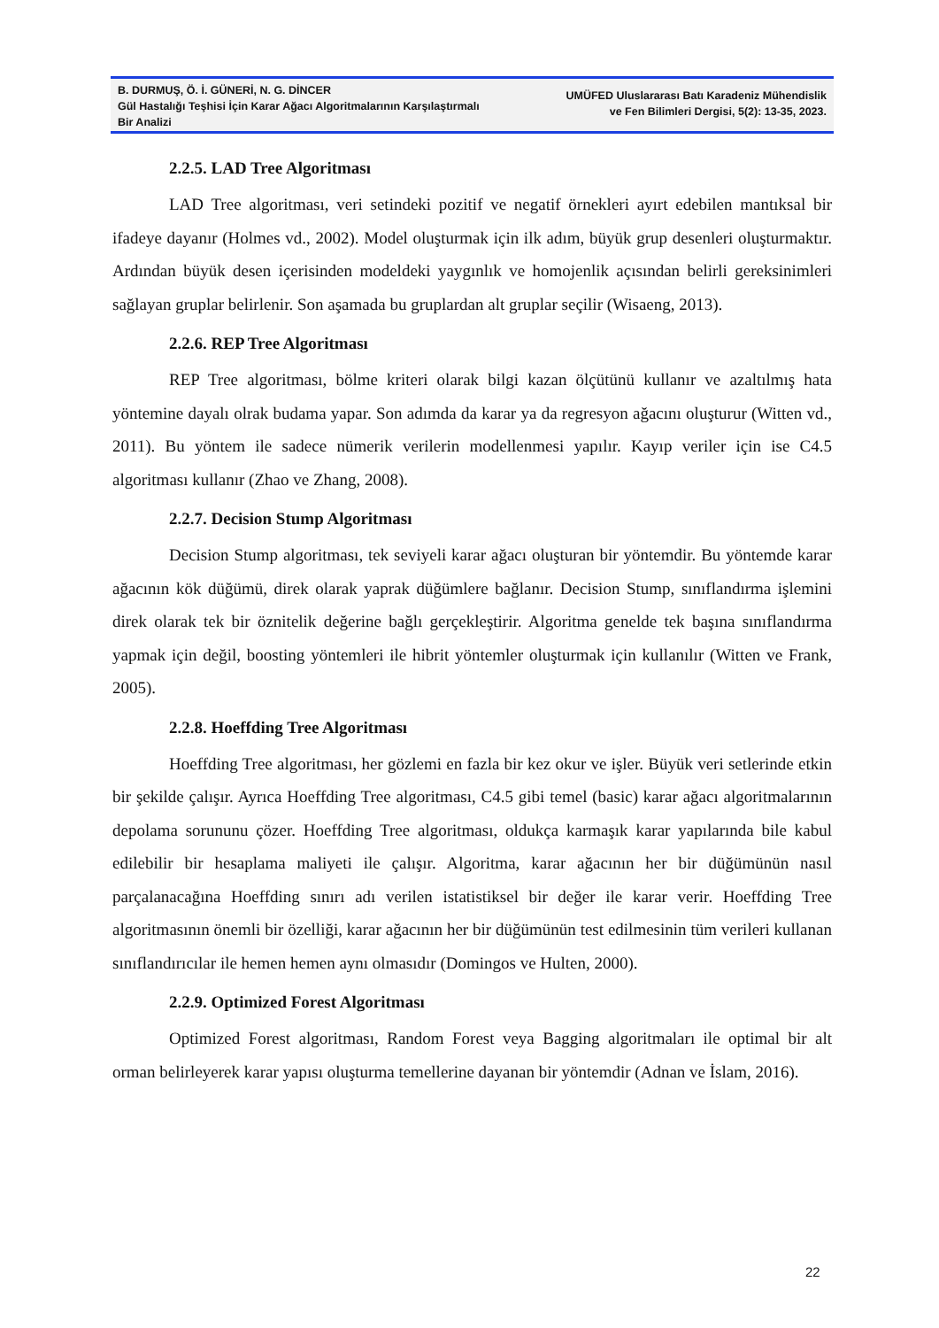B. DURMUŞ, Ö. İ. GÜNERİ, N. G. DİNCER
Gül Hastalığı Teşhisi İçin Karar Ağacı Algoritmalarının Karşılaştırmalı Bir Analizi
UMÜFED Uluslararası Batı Karadeniz Mühendislik
ve Fen Bilimleri Dergisi, 5(2): 13-35, 2023.
2.2.5. LAD Tree Algoritması
LAD Tree algoritması, veri setindeki pozitif ve negatif örnekleri ayırt edebilen mantıksal bir ifadeye dayanır (Holmes vd., 2002). Model oluşturmak için ilk adım, büyük grup desenleri oluşturmaktır. Ardından büyük desen içerisinden modeldeki yaygınlık ve homojenlik açısından belirli gereksinimleri sağlayan gruplar belirlenir. Son aşamada bu gruplardan alt gruplar seçilir (Wisaeng, 2013).
2.2.6. REP Tree Algoritması
REP Tree algoritması, bölme kriteri olarak bilgi kazan ölçütünü kullanır ve azaltılmış hata yöntemine dayalı olrak budama yapar. Son adımda da karar ya da regresyon ağacını oluşturur (Witten vd., 2011). Bu yöntem ile sadece nümerik verilerin modellenmesi yapılır. Kayıp veriler için ise C4.5 algoritması kullanır (Zhao ve Zhang, 2008).
2.2.7. Decision Stump Algoritması
Decision Stump algoritması, tek seviyeli karar ağacı oluşturan bir yöntemdir. Bu yöntemde karar ağacının kök düğümü, direk olarak yaprak düğümlere bağlanır. Decision Stump, sınıflandırma işlemini direk olarak tek bir öznitelik değerine bağlı gerçekleştirir. Algoritma genelde tek başına sınıflandırma yapmak için değil, boosting yöntemleri ile hibrit yöntemler oluşturmak için kullanılır (Witten ve Frank, 2005).
2.2.8. Hoeffding Tree Algoritması
Hoeffding Tree algoritması, her gözlemi en fazla bir kez okur ve işler. Büyük veri setlerinde etkin bir şekilde çalışır. Ayrıca Hoeffding Tree algoritması, C4.5 gibi temel (basic) karar ağacı algoritmalarının depolama sorununu çözer. Hoeffding Tree algoritması, oldukça karmaşık karar yapılarında bile kabul edilebilir bir hesaplama maliyeti ile çalışır. Algoritma, karar ağacının her bir düğümünün nasıl parçalanacağına Hoeffding sınırı adı verilen istatistiksel bir değer ile karar verir. Hoeffding Tree algoritmasının önemli bir özelliği, karar ağacının her bir düğümünün test edilmesinin tüm verileri kullanan sınıflandırıcılar ile hemen hemen aynı olmasıdır (Domingos ve Hulten, 2000).
2.2.9. Optimized Forest Algoritması
Optimized Forest algoritması, Random Forest veya Bagging algoritmaları ile optimal bir alt orman belirleyerek karar yapısı oluşturma temellerine dayanan bir yöntemdir (Adnan ve İslam, 2016).
22